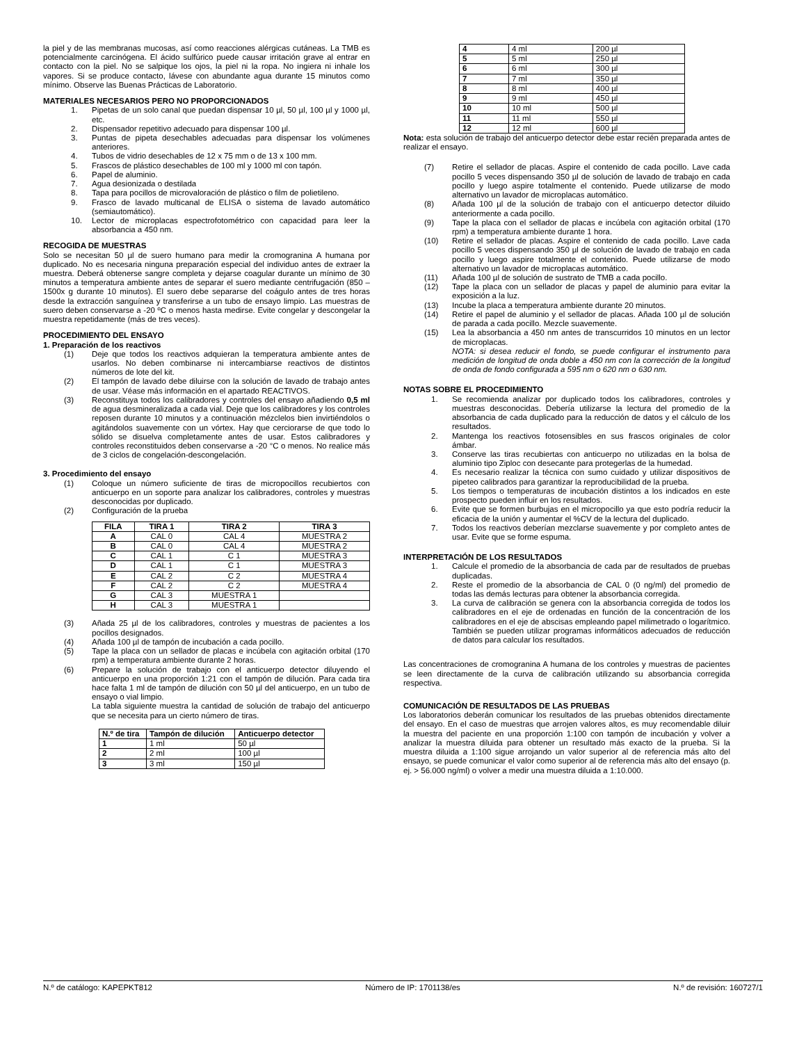la piel y de las membranas mucosas, así como reacciones alérgicas cutáneas. La TMB es potencialmente carcinógena. El ácido sulfúrico puede causar irritación grave al entrar en contacto con la piel. No se salpique los ojos, la piel ni la ropa. No ingiera ni inhale los vapores. Si se produce contacto, lávese con abundante agua durante 15 minutos como mínimo. Observe las Buenas Prácticas de Laboratorio.
MATERIALES NECESARIOS PERO NO PROPORCIONADOS
1. Pipetas de un solo canal que puedan dispensar 10 µl, 50 µl, 100 µl y 1000 µl, etc.
2. Dispensador repetitivo adecuado para dispensar 100 µl.
3. Puntas de pipeta desechables adecuadas para dispensar los volúmenes anteriores.
4. Tubos de vidrio desechables de 12 x 75 mm o de 13 x 100 mm.
5. Frascos de plástico desechables de 100 ml y 1000 ml con tapón.
6. Papel de aluminio.
7. Agua desionizada o destilada
8. Tapa para pocillos de microvaloración de plástico o film de polietileno.
9. Frasco de lavado multicanal de ELISA o sistema de lavado automático (semiautomático).
10. Lector de microplacas espectrofotométrico con capacidad para leer la absorbancia a 450 nm.
RECOGIDA DE MUESTRAS
Solo se necesitan 50 µl de suero humano para medir la cromogranina A humana por duplicado. No es necesaria ninguna preparación especial del individuo antes de extraer la muestra. Deberá obtenerse sangre completa y dejarse coagular durante un mínimo de 30 minutos a temperatura ambiente antes de separar el suero mediante centrifugación (850 – 1500x g durante 10 minutos). El suero debe separarse del coágulo antes de tres horas desde la extracción sanguínea y transferirse a un tubo de ensayo limpio. Las muestras de suero deben conservarse a -20 ºC o menos hasta medirse. Evite congelar y descongelar la muestra repetidamente (más de tres veces).
PROCEDIMIENTO DEL ENSAYO
1. Preparación de los reactivos
(1) Deje que todos los reactivos adquieran la temperatura ambiente antes de usarlos. No deben combinarse ni intercambiarse reactivos de distintos números de lote del kit.
(2) El tampón de lavado debe diluirse con la solución de lavado de trabajo antes de usar. Véase más información en el apartado REACTIVOS.
(3) Reconstituya todos los calibradores y controles del ensayo añadiendo 0,5 ml de agua desmineralizada a cada vial. Deje que los calibradores y los controles reposen durante 10 minutos y a continuación mézclelos bien invirtiéndolos o agitándolos suavemente con un vórtex. Hay que cerciorarse de que todo lo sólido se disuelva completamente antes de usar. Estos calibradores y controles reconstituidos deben conservarse a -20 °C o menos. No realice más de 3 ciclos de congelación-descongelación.
3. Procedimiento del ensayo
(1) Coloque un número suficiente de tiras de micropocillos recubiertos con anticuerpo en un soporte para analizar los calibradores, controles y muestras desconocidas por duplicado.
(2) Configuración de la prueba
| FILA | TIRA 1 | TIRA 2 | TIRA 3 |
| --- | --- | --- | --- |
| A | CAL 0 | CAL 4 | MUESTRA 2 |
| B | CAL 0 | CAL 4 | MUESTRA 2 |
| C | CAL 1 | C 1 | MUESTRA 3 |
| D | CAL 1 | C 1 | MUESTRA 3 |
| E | CAL 2 | C 2 | MUESTRA 4 |
| F | CAL 2 | C 2 | MUESTRA 4 |
| G | CAL 3 | MUESTRA 1 | |
| H | CAL 3 | MUESTRA 1 | |
(3) Añada 25 µl de los calibradores, controles y muestras de pacientes a los pocillos designados.
(4) Añada 100 µl de tampón de incubación a cada pocillo.
(5) Tape la placa con un sellador de placas e incúbela con agitación orbital (170 rpm) a temperatura ambiente durante 2 horas.
(6) Prepare la solución de trabajo con el anticuerpo detector diluyendo el anticuerpo en una proporción 1:21 con el tampón de dilución. Para cada tira hace falta 1 ml de tampón de dilución con 50 µl del anticuerpo, en un tubo de ensayo o vial limpio.
La tabla siguiente muestra la cantidad de solución de trabajo del anticuerpo que se necesita para un cierto número de tiras.
| N.º de tira | Tampón de dilución | Anticuerpo detector |
| --- | --- | --- |
| 1 | 1 ml | 50 µl |
| 2 | 2 ml | 100 µl |
| 3 | 3 ml | 150 µl |
| 4 | 4 ml | 200 µl |
| 5 | 5 ml | 250 µl |
| 6 | 6 ml | 300 µl |
| 7 | 7 ml | 350 µl |
| 8 | 8 ml | 400 µl |
| 9 | 9 ml | 450 µl |
| 10 | 10 ml | 500 µl |
| 11 | 11 ml | 550 µl |
| 12 | 12 ml | 600 µl |
Nota: esta solución de trabajo del anticuerpo detector debe estar recién preparada antes de realizar el ensayo.
(7) Retire el sellador de placas. Aspire el contenido de cada pocillo. Lave cada pocillo 5 veces dispensando 350 µl de solución de lavado de trabajo en cada pocillo y luego aspire totalmente el contenido. Puede utilizarse de modo alternativo un lavador de microplacas automático.
(8) Añada 100 µl de la solución de trabajo con el anticuerpo detector diluido anteriormente a cada pocillo.
(9) Tape la placa con el sellador de placas e incúbela con agitación orbital (170 rpm) a temperatura ambiente durante 1 hora.
(10) Retire el sellador de placas. Aspire el contenido de cada pocillo. Lave cada pocillo 5 veces dispensando 350 µl de solución de lavado de trabajo en cada pocillo y luego aspire totalmente el contenido. Puede utilizarse de modo alternativo un lavador de microplacas automático.
(11) Añada 100 µl de solución de sustrato de TMB a cada pocillo.
(12) Tape la placa con un sellador de placas y papel de aluminio para evitar la exposición a la luz.
(13) Incube la placa a temperatura ambiente durante 20 minutos.
(14) Retire el papel de aluminio y el sellador de placas. Añada 100 µl de solución de parada a cada pocillo. Mezcle suavemente.
(15) Lea la absorbancia a 450 nm antes de transcurridos 10 minutos en un lector de microplacas.
NOTA: si desea reducir el fondo, se puede configurar el instrumento para medición de longitud de onda doble a 450 nm con la corrección de la longitud de onda de fondo configurada a 595 nm o 620 nm o 630 nm.
NOTAS SOBRE EL PROCEDIMIENTO
1. Se recomienda analizar por duplicado todos los calibradores, controles y muestras desconocidas. Debería utilizarse la lectura del promedio de la absorbancia de cada duplicado para la reducción de datos y el cálculo de los resultados.
2. Mantenga los reactivos fotosensibles en sus frascos originales de color ámbar.
3. Conserve las tiras recubiertas con anticuerpo no utilizadas en la bolsa de aluminio tipo Ziploc con desecante para protegerlas de la humedad.
4. Es necesario realizar la técnica con sumo cuidado y utilizar dispositivos de pipeteo calibrados para garantizar la reproducibilidad de la prueba.
5. Los tiempos o temperaturas de incubación distintos a los indicados en este prospecto pueden influir en los resultados.
6. Evite que se formen burbujas en el micropocillo ya que esto podría reducir la eficacia de la unión y aumentar el %CV de la lectura del duplicado.
7. Todos los reactivos deberían mezclarse suavemente y por completo antes de usar. Evite que se forme espuma.
INTERPRETACIÓN DE LOS RESULTADOS
1. Calcule el promedio de la absorbancia de cada par de resultados de pruebas duplicadas.
2. Reste el promedio de la absorbancia de CAL 0 (0 ng/ml) del promedio de todas las demás lecturas para obtener la absorbancia corregida.
3. La curva de calibración se genera con la absorbancia corregida de todos los calibradores en el eje de ordenadas en función de la concentración de los calibradores en el eje de abscisas empleando papel milimetrado o logarítmico. También se pueden utilizar programas informáticos adecuados de reducción de datos para calcular los resultados.
Las concentraciones de cromogranina A humana de los controles y muestras de pacientes se leen directamente de la curva de calibración utilizando su absorbancia corregida respectiva.
COMUNICACIÓN DE RESULTADOS DE LAS PRUEBAS
Los laboratorios deberán comunicar los resultados de las pruebas obtenidos directamente del ensayo. En el caso de muestras que arrojen valores altos, es muy recomendable diluir la muestra del paciente en una proporción 1:100 con tampón de incubación y volver a analizar la muestra diluida para obtener un resultado más exacto de la prueba. Si la muestra diluida a 1:100 sigue arrojando un valor superior al de referencia más alto del ensayo, se puede comunicar el valor como superior al de referencia más alto del ensayo (p. ej. > 56.000 ng/ml) o volver a medir una muestra diluida a 1:10.000.
N.º de catálogo: KAPEPKT812 Número de IP: 1701138/es N.º de revisión: 160727/1